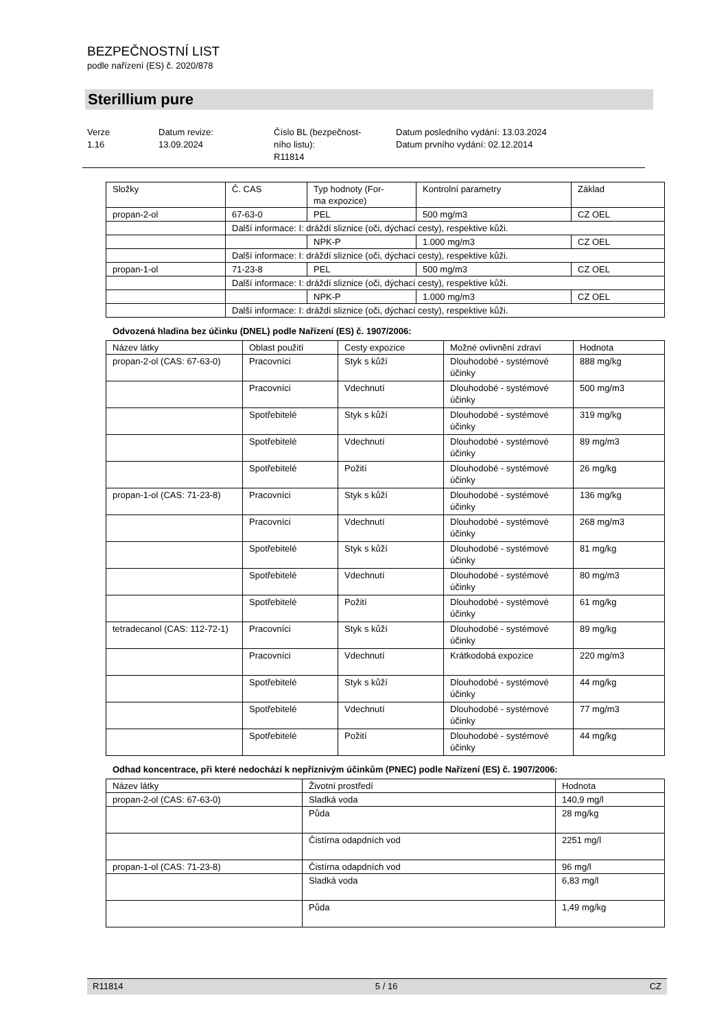BEZPEČNOSTNÍ LIST
podle nařízení (ES) č. 2020/878
Sterillium pure
Verze
1.16
Datum revize:
13.09.2024
Číslo BL (bezpečnost-
ního listu):
R11814
Datum posledního vydání: 13.03.2024
Datum prvního vydání: 02.12.2014
| Složky | Č. CAS | Typ hodnoty (For- ma expozice) | Kontrolní parametry | Základ |
| propan-2-ol | 67-63-0 | PEL | 500 mg/m3 | CZ OEL |
| | Další informace: I: dráždí sliznice (oči, dýchací cesty), respektive kůži. | | | |
| | | NPK-P | 1.000 mg/m3 | CZ OEL |
| | Další informace: I: dráždí sliznice (oči, dýchací cesty), respektive kůži. | | | |
| propan-1-ol | 71-23-8 | PEL | 500 mg/m3 | CZ OEL |
| | Další informace: I: dráždí sliznice (oči, dýchací cesty), respektive kůži. | | | |
| | | NPK-P | 1.000 mg/m3 | CZ OEL |
| | Další informace: I: dráždí sliznice (oči, dýchací cesty), respektive kůži. | | | |
Odvozená hladina bez účinku (DNEL) podle Nařízení (ES) č. 1907/2006:
| Název látky | Oblast použití | Cesty expozice | Možné ovlivnění zdraví | Hodnota |
| propan-2-ol (CAS: 67-63-0) | Pracovníci | Styk s kůží | Dlouhodobé - systémové účinky | 888 mg/kg |
| | Pracovníci | Vdechnutí | Dlouhodobé - systémové účinky | 500 mg/m3 |
| | Spotřebitelé | Styk s kůží | Dlouhodobé - systémové účinky | 319 mg/kg |
| | Spotřebitelé | Vdechnutí | Dlouhodobé - systémové účinky | 89 mg/m3 |
| | Spotřebitelé | Požití | Dlouhodobé - systémové účinky | 26 mg/kg |
| propan-1-ol (CAS: 71-23-8) | Pracovníci | Styk s kůží | Dlouhodobé - systémové účinky | 136 mg/kg |
| | Pracovníci | Vdechnutí | Dlouhodobé - systémové účinky | 268 mg/m3 |
| | Spotřebitelé | Styk s kůží | Dlouhodobé - systémové účinky | 81 mg/kg |
| | Spotřebitelé | Vdechnutí | Dlouhodobé - systémové účinky | 80 mg/m3 |
| | Spotřebitelé | Požití | Dlouhodobé - systémové účinky | 61 mg/kg |
| tetradecanol (CAS: 112-72-1) | Pracovníci | Styk s kůží | Dlouhodobé - systémové účinky | 89 mg/kg |
| | Pracovníci | Vdechnutí | Krátkodobá expozice | 220 mg/m3 |
| | Spotřebitelé | Styk s kůží | Dlouhodobé - systémové účinky | 44 mg/kg |
| | Spotřebitelé | Vdechnutí | Dlouhodobé - systémové účinky | 77 mg/m3 |
| | Spotřebitelé | Požití | Dlouhodobé - systémové účinky | 44 mg/kg |
Odhad koncentrace, při které nedochází k nepříznivým účinkům (PNEC) podle Nařízení (ES) č. 1907/2006:
| Název látky | Životní prostředí | Hodnota |
| propan-2-ol (CAS: 67-63-0) | Sladká voda | 140,9 mg/l |
| | Půda | 28 mg/kg |
| | Čistírna odapdních vod | 2251 mg/l |
| propan-1-ol (CAS: 71-23-8) | Čistírna odapdních vod | 96 mg/l |
| | Sladká voda | 6,83 mg/l |
| | Půda | 1,49 mg/kg |
R11814 5 / 16 CZ